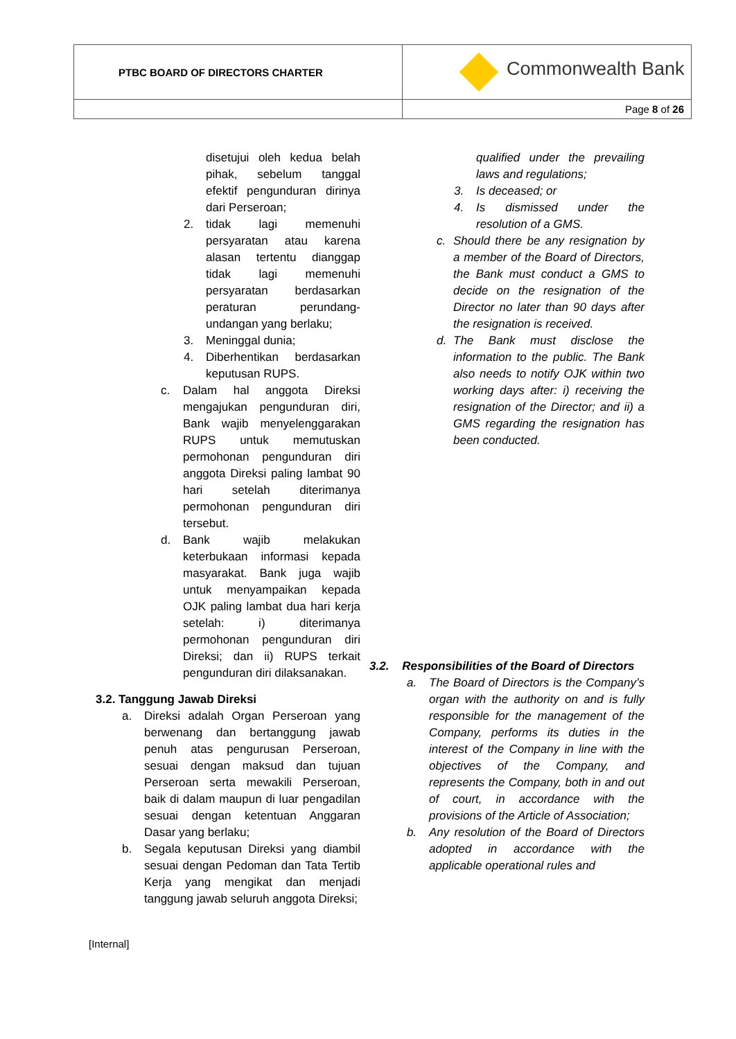| PTBC BOARD OF DIRECTORS CHARTER | Commonwealth Bank |
| | Page 8 of 26 |
disetujui oleh kedua belah pihak, sebelum tanggal efektif pengunduran dirinya dari Perseroan;
2. tidak lagi memenuhi persyaratan atau karena alasan tertentu dianggap tidak lagi memenuhi persyaratan berdasarkan peraturan perundang-undangan yang berlaku;
3. Meninggal dunia;
4. Diberhentikan berdasarkan keputusan RUPS.
c. Dalam hal anggota Direksi mengajukan pengunduran diri, Bank wajib menyelenggarakan RUPS untuk memutuskan permohonan pengunduran diri anggota Direksi paling lambat 90 hari setelah diterimanya permohonan pengunduran diri tersebut.
d. Bank wajib melakukan keterbukaan informasi kepada masyarakat. Bank juga wajib untuk menyampaikan kepada OJK paling lambat dua hari kerja setelah: i) diterimanya permohonan pengunduran diri Direksi; dan ii) RUPS terkait pengunduran diri dilaksanakan.
3.2. Tanggung Jawab Direksi
a. Direksi adalah Organ Perseroan yang berwenang dan bertanggung jawab penuh atas pengurusan Perseroan, sesuai dengan maksud dan tujuan Perseroan serta mewakili Perseroan, baik di dalam maupun di luar pengadilan sesuai dengan ketentuan Anggaran Dasar yang berlaku;
b. Segala keputusan Direksi yang diambil sesuai dengan Pedoman dan Tata Tertib Kerja yang mengikat dan menjadi tanggung jawab seluruh anggota Direksi;
qualified under the prevailing laws and regulations;
3. Is deceased; or
4. Is dismissed under the resolution of a GMS.
c. Should there be any resignation by a member of the Board of Directors, the Bank must conduct a GMS to decide on the resignation of the Director no later than 90 days after the resignation is received.
d. The Bank must disclose the information to the public. The Bank also needs to notify OJK within two working days after: i) receiving the resignation of the Director; and ii) a GMS regarding the resignation has been conducted.
3.2. Responsibilities of the Board of Directors
a. The Board of Directors is the Company’s organ with the authority on and is fully responsible for the management of the Company, performs its duties in the interest of the Company in line with the objectives of the Company, and represents the Company, both in and out of court, in accordance with the provisions of the Article of Association;
b. Any resolution of the Board of Directors adopted in accordance with the applicable operational rules and
[Internal]